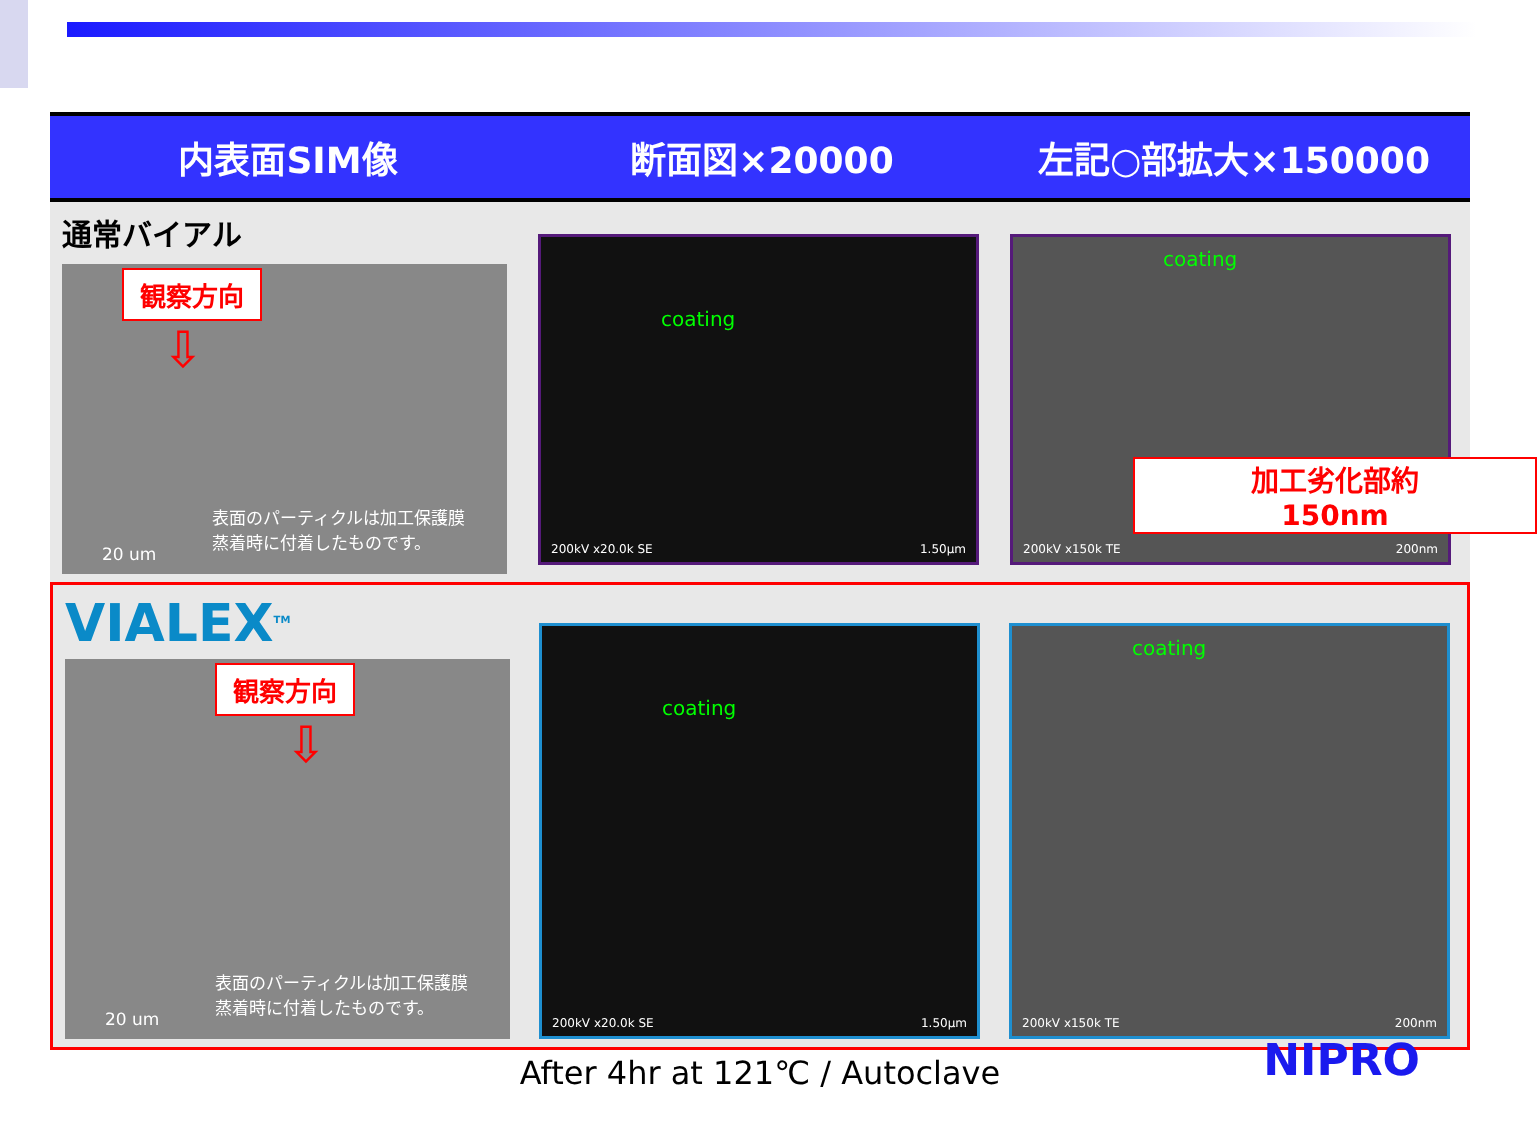| 内表面SIM像 | 断面図×20000 | 左記○部拡大×150000 |
| --- | --- | --- |
| 通常バイアル 観察方向 ⇩ 20 um 表面のパーティクルは加工保護膜 蒸着時に付着したものです。 | coating 200kV x20.0k SE 1.50µm | coating 加工劣化部約 150nm 200kV x150k TE 200nm |
| VIALEX<sup>TM</sup> 観察方向 ⇩ 20 um 表面のパーティクルは加工保護膜 蒸着時に付着したものです。 | coating 200kV x20.0k SE 1.50µm | coating 200kV x150k TE 200nm |
After 4hr at 121℃ / Autoclave
NIPRO